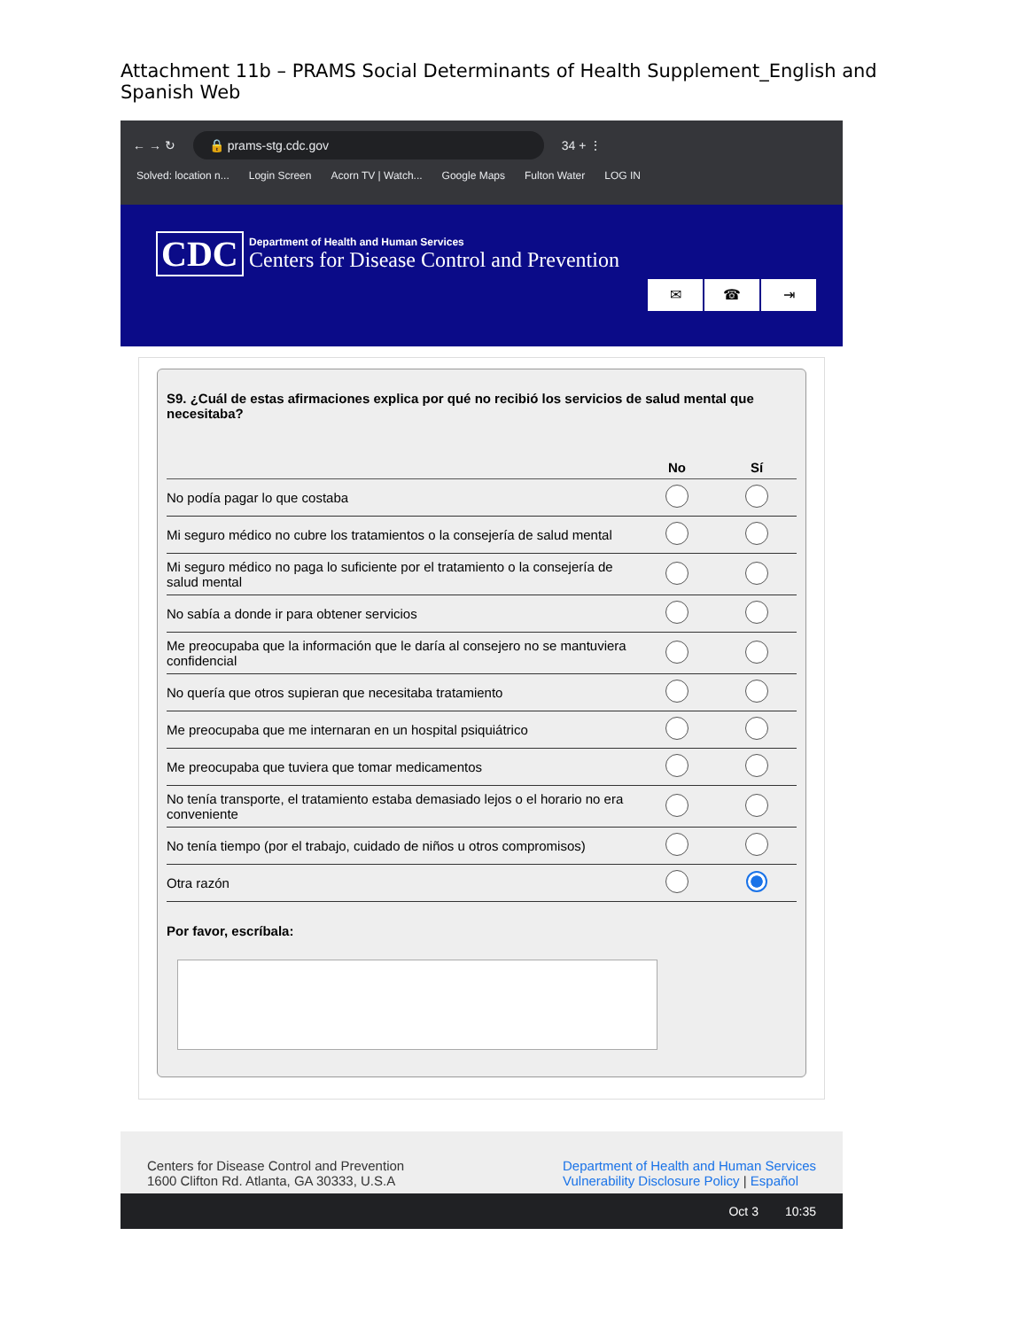Attachment 11b – PRAMS Social Determinants of Health Supplement_English and Spanish Web
← → ↻
🔒 prams-stg.cdc.gov
34 + ⋮
Solved: location n... Login Screen Acorn TV | Watch... Google Maps Fulton Water LOG IN
CDC
Department of Health and Human Services
Centers for Disease Control and Prevention
✉ ☎ ⇥
S9. ¿Cuál de estas afirmaciones explica por qué no recibió los servicios de salud mental que necesitaba?
| | No | Sí |
| --- | --- | --- |
| No podía pagar lo que costaba | | |
| Mi seguro médico no cubre los tratamientos o la consejería de salud mental | | |
| Mi seguro médico no paga lo suficiente por el tratamiento o la consejería de salud mental | | |
| No sabía a donde ir para obtener servicios | | |
| Me preocupaba que la información que le daría al consejero no se mantuviera confidencial | | |
| No quería que otros supieran que necesitaba tratamiento | | |
| Me preocupaba que me internaran en un hospital psiquiátrico | | |
| Me preocupaba que tuviera que tomar medicamentos | | |
| No tenía transporte, el tratamiento estaba demasiado lejos o el horario no era conveniente | | |
| No tenía tiempo (por el trabajo, cuidado de niños u otros compromisos) | | |
| Otra razón | | |
Por favor, escríbala:
Centers for Disease Control and Prevention
1600 Clifton Rd. Atlanta, GA 30333, U.S.A
Department of Health and Human Services
Vulnerability Disclosure Policy | Español
Oct 3 10:35